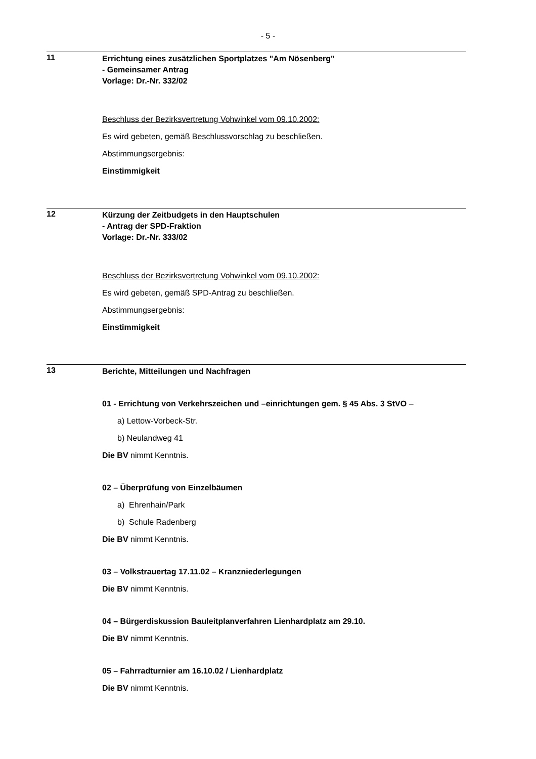- 5 -
11
Errichtung eines zusätzlichen Sportplatzes "Am Nösenberg"
- Gemeinsamer Antrag
Vorlage: Dr.-Nr. 332/02
Beschluss der Bezirksvertretung Vohwinkel vom 09.10.2002:
Es wird gebeten, gemäß Beschlussvorschlag zu beschließen.
Abstimmungsergebnis:
Einstimmigkeit
12
Kürzung der Zeitbudgets in den Hauptschulen
- Antrag der SPD-Fraktion
Vorlage: Dr.-Nr. 333/02
Beschluss der Bezirksvertretung Vohwinkel vom 09.10.2002:
Es wird gebeten, gemäß SPD-Antrag zu beschließen.
Abstimmungsergebnis:
Einstimmigkeit
13
Berichte, Mitteilungen und Nachfragen
01 - Errichtung von Verkehrszeichen und –einrichtungen gem. § 45 Abs. 3 StVO –
a) Lettow-Vorbeck-Str.
b) Neulandweg 41
Die BV nimmt Kenntnis.
02 – Überprüfung von Einzelbäumen
a) Ehrenhain/Park
b) Schule Radenberg
Die BV nimmt Kenntnis.
03 – Volkstrauertag 17.11.02 – Kranzniederlegungen
Die BV nimmt Kenntnis.
04 – Bürgerdiskussion Bauleitplanverfahren Lienhardplatz am 29.10.
Die BV nimmt Kenntnis.
05 – Fahrradturnier am 16.10.02 / Lienhardplatz
Die BV nimmt Kenntnis.